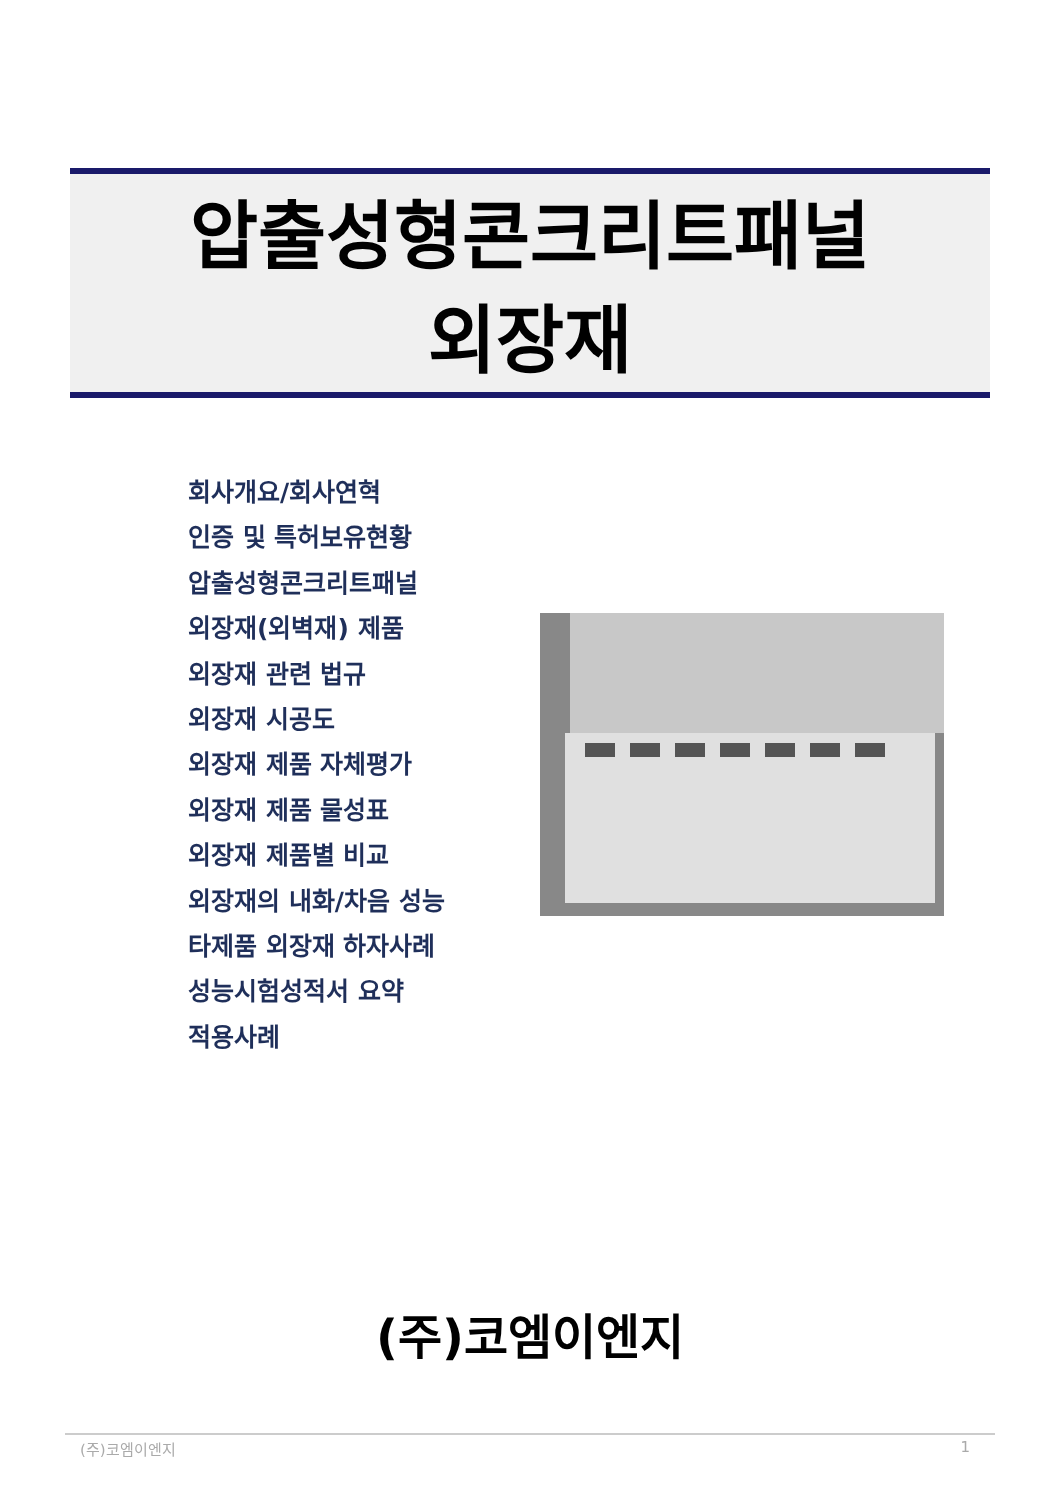압출성형콘크리트패널
외장재
회사개요/회사연혁
인증 및 특허보유현황
압출성형콘크리트패널
외장재(외벽재) 제품
외장재 관련 법규
외장재 시공도
외장재 제품 자체평가
외장재 제품 물성표
외장재 제품별 비교
외장재의 내화/차음 성능
타제품 외장재 하자사례
성능시험성적서 요약
적용사례
(주)코엠이엔지
(주)코엠이엔지 1